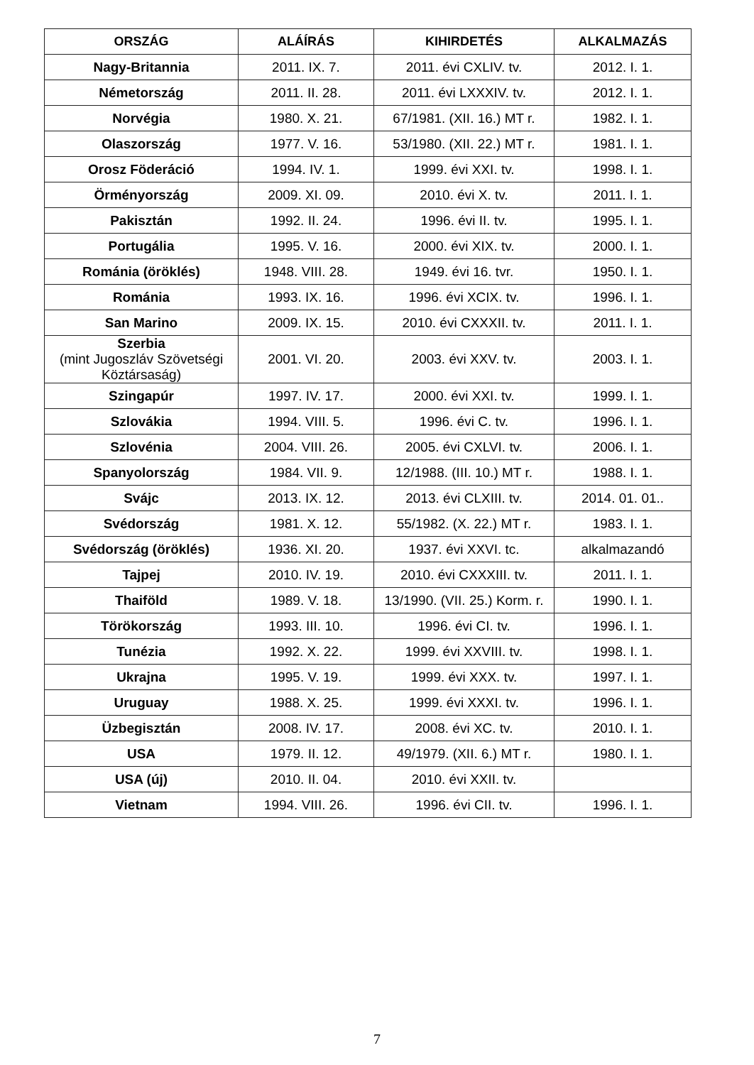| ORSZÁG | ALÁÍRÁS | KIHIRDETÉS | ALKALMAZÁS |
| --- | --- | --- | --- |
| Nagy-Britannia | 2011. IX. 7. | 2011. évi CXLIV. tv. | 2012. I. 1. |
| Németország | 2011. II. 28. | 2011. évi LXXXIV. tv. | 2012. I. 1. |
| Norvégia | 1980. X. 21. | 67/1981. (XII. 16.) MT r. | 1982. I. 1. |
| Olaszország | 1977. V. 16. | 53/1980. (XII. 22.) MT r. | 1981. I. 1. |
| Orosz Föderáció | 1994. IV. 1. | 1999. évi XXI. tv. | 1998. I. 1. |
| Örményország | 2009. XI. 09. | 2010. évi X. tv. | 2011. I. 1. |
| Pakisztán | 1992. II. 24. | 1996. évi II. tv. | 1995. I. 1. |
| Portugália | 1995. V. 16. | 2000. évi XIX. tv. | 2000. I. 1. |
| Románia (öröklés) | 1948. VIII. 28. | 1949. évi 16. tvr. | 1950. I. 1. |
| Románia | 1993. IX. 16. | 1996. évi XCIX. tv. | 1996. I. 1. |
| San Marino | 2009. IX. 15. | 2010. évi CXXXII. tv. | 2011. I. 1. |
| Szerbia (mint Jugoszláv Szövetségi Köztársaság) | 2001. VI. 20. | 2003. évi XXV. tv. | 2003. I. 1. |
| Szingapúr | 1997. IV. 17. | 2000. évi XXI. tv. | 1999. I. 1. |
| Szlovákia | 1994. VIII. 5. | 1996. évi C. tv. | 1996. I. 1. |
| Szlovénia | 2004. VIII. 26. | 2005. évi CXLVI. tv. | 2006. I. 1. |
| Spanyolország | 1984. VII. 9. | 12/1988. (III. 10.) MT r. | 1988. I. 1. |
| Svájc | 2013. IX. 12. | 2013. évi CLXIII. tv. | 2014. 01. 01.. |
| Svédország | 1981. X. 12. | 55/1982. (X. 22.) MT r. | 1983. I. 1. |
| Svédország (öröklés) | 1936. XI. 20. | 1937. évi XXVI. tc. | alkalmazandó |
| Tajpej | 2010. IV. 19. | 2010. évi CXXXIII. tv. | 2011. I. 1. |
| Thaiföld | 1989. V. 18. | 13/1990. (VII. 25.) Korm. r. | 1990. I. 1. |
| Törökország | 1993. III. 10. | 1996. évi CI. tv. | 1996. I. 1. |
| Tunézia | 1992. X. 22. | 1999. évi XXVIII. tv. | 1998. I. 1. |
| Ukrajna | 1995. V. 19. | 1999. évi XXX. tv. | 1997. I. 1. |
| Uruguay | 1988. X. 25. | 1999. évi XXXI. tv. | 1996. I. 1. |
| Üzbegisztán | 2008. IV. 17. | 2008. évi XC. tv. | 2010. I. 1. |
| USA | 1979. II. 12. | 49/1979. (XII. 6.) MT r. | 1980. I. 1. |
| USA (új) | 2010. II. 04. | 2010. évi XXII. tv. | |
| Vietnam | 1994. VIII. 26. | 1996. évi CII. tv. | 1996. I. 1. |
7